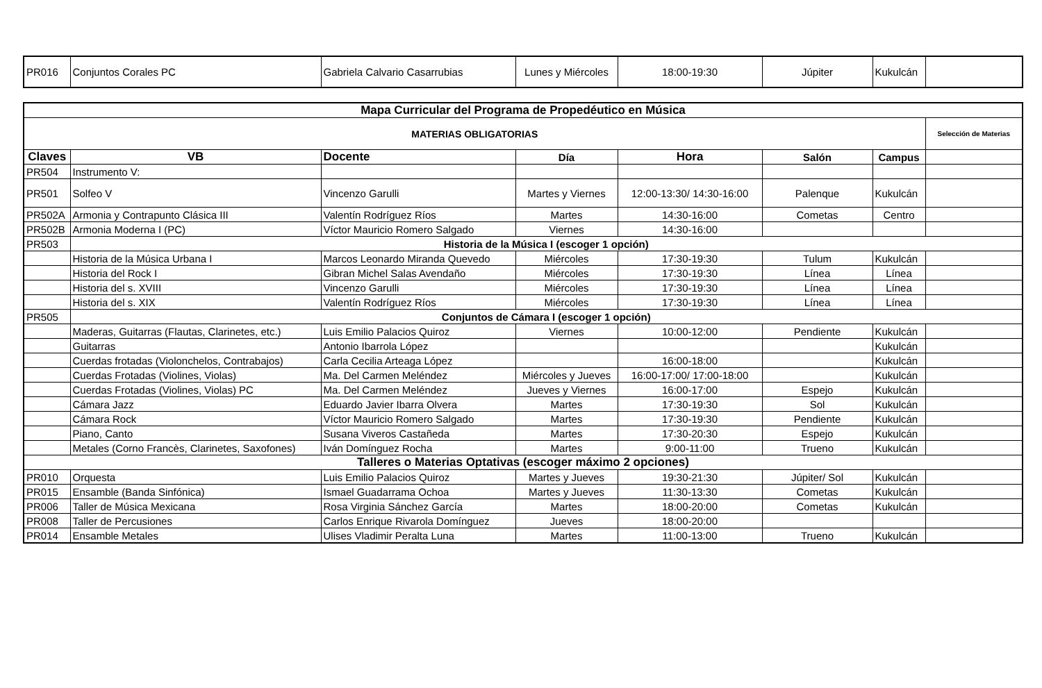| PR016 | Conjuntos Corales PC | Gabriela Calvario Casarrubias | Lunes y Miércoles | 18:00-19:30 | Júpiter | Kukulcán | |
| Mapa Curricular del Programa de Propedéutico en Música | | | | | | | |
| --- | --- | --- | --- | --- | --- | --- | --- |
| MATERIAS OBLIGATORIAS | | | | | | | Selección de Materias |
| Claves | VB | Docente | Día | Hora | Salón | Campus | |
| PR504 | Instrumento V: | | | | | | |
| PR501 | Solfeo V | Vincenzo Garulli | Martes y Viernes | 12:00-13:30/ 14:30-16:00 | Palenque | Kukulcán | |
| PR502A | Armonia y Contrapunto Clásica III | Valentín Rodríguez Ríos | Martes | 14:30-16:00 | Cometas | Centro | |
| PR502B | Armonia Moderna I (PC) | Víctor Mauricio Romero Salgado | Viernes | 14:30-16:00 | | | |
| PR503 | Historia de la Música I (escoger 1 opción) | | | | | | |
| | Historia de la Música Urbana I | Marcos Leonardo Miranda Quevedo | Miércoles | 17:30-19:30 | Tulum | Kukulcán | |
| | Historia del Rock I | Gibran Michel Salas Avendaño | Miércoles | 17:30-19:30 | Línea | Línea | |
| | Historia del s. XVIII | Vincenzo Garulli | Miércoles | 17:30-19:30 | Línea | Línea | |
| | Historia del s. XIX | Valentín Rodríguez Ríos | Miércoles | 17:30-19:30 | Línea | Línea | |
| PR505 | Conjuntos de Cámara I (escoger 1 opción) | | | | | | |
| | Maderas, Guitarras (Flautas, Clarinetes, etc.) | Luis Emilio Palacios Quiroz | Viernes | 10:00-12:00 | Pendiente | Kukulcán | |
| | Guitarras | Antonio Ibarrola López | | | | Kukulcán | |
| | Cuerdas frotadas (Violonchelos, Contrabajos) | Carla Cecilia Arteaga López | | 16:00-18:00 | | Kukulcán | |
| | Cuerdas Frotadas (Violines, Violas) | Ma. Del Carmen Meléndez | Miércoles y Jueves | 16:00-17:00/ 17:00-18:00 | | Kukulcán | |
| | Cuerdas Frotadas (Violines, Violas) PC | Ma. Del Carmen Meléndez | Jueves y Viernes | 16:00-17:00 | Espejo | Kukulcán | |
| | Cámara Jazz | Eduardo Javier Ibarra Olvera | Martes | 17:30-19:30 | Sol | Kukulcán | |
| | Cámara Rock | Víctor Mauricio Romero Salgado | Martes | 17:30-19:30 | Pendiente | Kukulcán | |
| | Piano, Canto | Susana Viveros Castañeda | Martes | 17:30-20:30 | Espejo | Kukulcán | |
| | Metales (Corno Francès, Clarinetes, Saxofones) | Iván Domínguez Rocha | Martes | 9:00-11:00 | Trueno | Kukulcán | |
| Talleres o Materias Optativas (escoger máximo 2 opciones) | | | | | | | |
| PR010 | Orquesta | Luis Emilio Palacios Quiroz | Martes y Jueves | 19:30-21:30 | Júpiter/ Sol | Kukulcán | |
| PR015 | Ensamble (Banda Sinfónica) | Ismael Guadarrama Ochoa | Martes y Jueves | 11:30-13:30 | Cometas | Kukulcán | |
| PR006 | Taller de Música Mexicana | Rosa Virginia Sánchez García | Martes | 18:00-20:00 | Cometas | Kukulcán | |
| PR008 | Taller de Percusiones | Carlos Enrique Rivarola Domínguez | Jueves | 18:00-20:00 | | | |
| PR014 | Ensamble Metales | Ulises Vladimir Peralta Luna | Martes | 11:00-13:00 | Trueno | Kukulcán | |